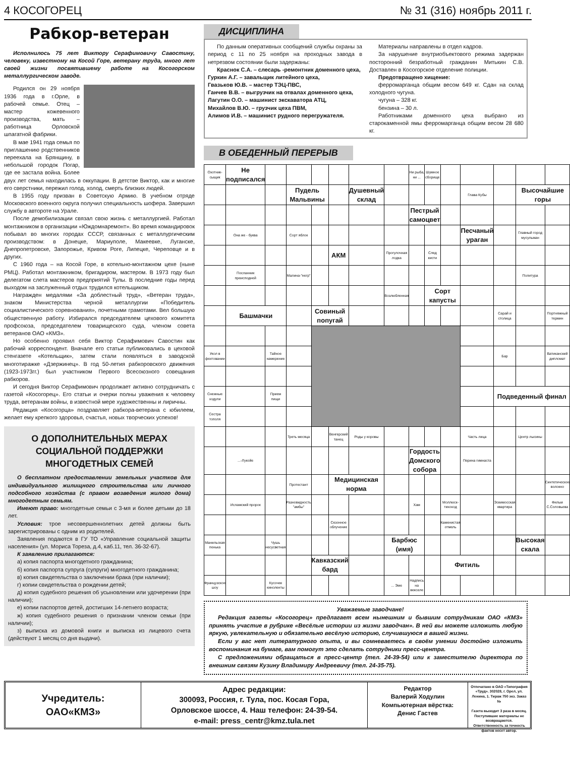4 КОСОГОРЕЦ № 31 (316) ноябрь 2011 г.
Рабкор-ветеран
Исполнилось 75 лет Виктору Серафимовичу Савостину, человеку, известному на Косой Горе, ветерану труда, много лет своей жизни посвятившему работе на Косогорском металлургическом заводе.
Родился он 29 ноября 1936 года в г.Орле, в рабочей семье. Отец – мастер кожевенного производства, мать – работница Орловской шпагатной фабрики.
В мае 1941 года семья по приглашению родственников переехала на Брянщину, в небольшой городок Погар, где ее застала война. Более двух лет семья находилась в оккупации. В детстве Виктор, как и многие его сверстники, пережил голод, холод, смерть близких людей.
В 1955 году призван в Советскую Армию. В учебном отряде Московского военного округа получил специальность шофера. Завершил службу в автороте на Урале.
После демобилизации связал свою жизнь с металлургией. Работал монтажником в организации «Юждомнаремонт». Во время командировок побывал во многих городах СССР, связанных с металлургическим производством: в Донецке, Мариуполе, Макеевке, Луганске, Днепропетровске, Запорожье, Кривом Роге, Липецке, Череповце и в других.
С 1960 года – на Косой Горе, в котельно-монтажном цехе (ныне РМЦ). Работал монтажником, бригадиром, мастером. В 1973 году был делегатом слета мастеров предприятий Тулы. В последние годы перед выходом на заслуженный отдых трудился котельщиком.
Награжден медалями «За доблестный труд», «Ветеран труда», знаком Министерства черной металлургии «Победитель социалистического соревнования», почетными грамотами. Вел большую общественную работу. Избирался председателем цехового комитета профсоюза, председателем товарищеского суда, членом совета ветеранов ОАО «КМЗ».
Но особенно проявил себя Виктор Серафимович Савостин как рабочий корреспондент. Вначале его статьи публиковались в цеховой стенгазете «Котельщик», затем стали появляться в заводской многотиражке «Дзержинец». В год 50-летия рабкоровского движения (1923-1973гг.) был участником Первого Всесоюзного совещания рабкоров.
И сегодня Виктор Серафимович продолжает активно сотрудничать с газетой «Косогорец». Его статьи и очерки полны уважения к человеку труда, ветеранам войны, в известной мере художественны и лиричны.
Редакция «Косогорца» поздравляет рабкора-ветерана с юбилеем, желает ему крепкого здоровья, счастья, новых творческих успехов!
О ДОПОЛНИТЕЛЬНЫХ МЕРАХ СОЦИАЛЬНОЙ ПОДДЕРЖКИ МНОГОДЕТНЫХ СЕМЕЙ
О бесплатном предоставлении земельных участков для индивидуального жилищного строительства или личного подсобного хозяйства (с правом возведения жилого дома) многодетным семьям.
Имеют право: многодетные семьи с 3-мя и более детьми до 18 лет.
Условия: трое несовершеннолетних детей должны быть зарегистрированы с одним из родителей.
Заявления подаются в ГУ ТО «Управление социальной защиты населения» (ул. Мориса Тореза, д.4, каб.11, тел. 36-32-67).
К заявлению прилагаются:
а) копия паспорта многодетного гражданина;
б) копия паспорта супруга (супруги) многодетного гражданина;
в) копия свидетельства о заключении брака (при наличии);
г) копии свидетельства о рождении детей;
д) копия судебного решения об усыновлении или удочерении (при наличии);
е) копии паспортов детей, достигших 14-летнего возраста;
ж) копия судебного решения о признании членом семьи (при наличии);
з) выписка из домовой книги и выписка из лицевого счета (действуют 1 месяц со дня выдачи).
ДИСЦИПЛИНА
По данным оперативных сообщений службы охраны за период с 11 по 25 ноября на проходных завода в нетрезвом состоянии были задержаны:
Краснок С.А. – слесарь -ремонтник доменного цеха,
Гуркин А.Г. – завальщик литейного цеха,
Гвазьков Ю.В. – мастер ТЭЦ-ПВС,
Ганчев В.В. – выгрузчик на отвалах доменного цеха,
Лагутин О.О. – машинист экскаватора АТЦ,
Михайлов В.Ю. – грузчик цеха ПВМ,
Алимов И.В. – машинист рудного перегружателя.
Материалы направлены в отдел кадров.
За нарушение внутриобъектового режима задержан посторонний безработный гражданин Митькин С.В. Доставлен в Косогорское отделение полиции.
Предотвращено хищение:
ферромарганца общим весом 649 кг. Сдан на склад холодного чугуна.
чугуна – 328 кг.
бензина – 30 л.
Работниками доменного цеха выбрано из старокаменной ямы ферромарганца общим весом 28 680 кг.
В ОБЕДЕННЫЙ ПЕРЕРЫВ
| Охотник-сыщик | Не подписался | | | | | | | Ни рыба, ни ... | Шумное сборище | | | | | |
| | | | Пудель Мальвины | | | Душевный склад | | | | | Глава Кубы | | Высочайшие горы | |
| | | | | | | | | Пестрый самоцвет | | | | | | |
| | Она же - буква | | Сорт яблок | | | | | | | | Песчаный ураган | | Главный город мусульман | |
| | | | | | АКМ | | Прогулочная лодка | | След кисти | | | | | |
| | Посланник преисподней | | Малина-"негр" | | | | | | | | | | Политура | |
| | | | | | | | Возлюбленная | | Сорт капусты | | | | | |
| | Башмачки | | | Совиный попугай | | | | | | | | Сарай и столица | | Портняжный термин |
| Укол в фехтовании | | Тайное намерение | | | | | | | | | | Бар | | Ватиканский дипломат |
| Снежные ходули | | Прием пищи | | | | | | | | | | Подведенный финал | | |
| Сестра тополя | | | | | | | | | | | | | | |
| | | | Треть месяца | | Венгерский танец | Роды у коровы | | | | | Часть лица | | Центр лысины | |
| | ...-Лукойе | | | | | | | Гордость Домского собора | | | Перина гимнаста | | | |
| | | | Протестант | | Медицинская норма | | | | | | | | | Синтетическое волокно |
| | Исламский пророк | | Разновидность "амбы" | | | | | Хам | | Моллюск-тихоход | | Эскимосская квартира | | Фильм С.Соловьева |
| | | | | | Сезонное облучение | | | | | Каменистая отмель | | | | |
| Манильская пенька | | Чушь несусветная | | | | | Барбюс (имя) | | | | | | Высокая скала | |
| | | | | Кавказский бард | | | | | | Фитиль | | | | |
| Французское шоу | | Кусочек киноленты | | | | | ... Эме | Надпись на векселе | | | | | | |
Уважаемые заводчане!
Редакция газеты «Косогорец» предлагает всем нынешним и бывшим сотрудникам ОАО «КМЗ» принять участие в рубрике «Весёлые истории из жизни заводчан». В ней вы можете изложить любую яркую, увлекательную и обязательно весёлую историю, случившуюся в вашей жизни.
Если у вас нет литературного опыта, и вы сомневаетесь в своём умении достойно изложить воспоминания на бумаге, вам помогут это сделать сотрудники пресс-центра.
С предложениями обращаться в пресс-центр (тел. 24-39-54) или к заместителю директора по внешним связям Кузину Владимиру Андреевичу (тел. 24-35-75).
Учредитель:
ОАО«КМЗ»
Адрес редакции:
300093, Россия, г. Тула, пос. Косая Гора,
Орловское шоссе, 4. Наш телефон: 24-39-54.
e-mail: press_centr@kmz.tula.net
Редактор
Валерий Ходулин
Компьютерная вёрстка:
Денис Гастев
Отпечатано в ОАО «Типография «Труд». 302028, г. Орел, ул. Ленина, 1. Тираж 750 экз. Заказ №
Газета выходит 3 раза в месяц. Поступившие материалы не возвращаются. Ответственность за точность фактов несет автор.